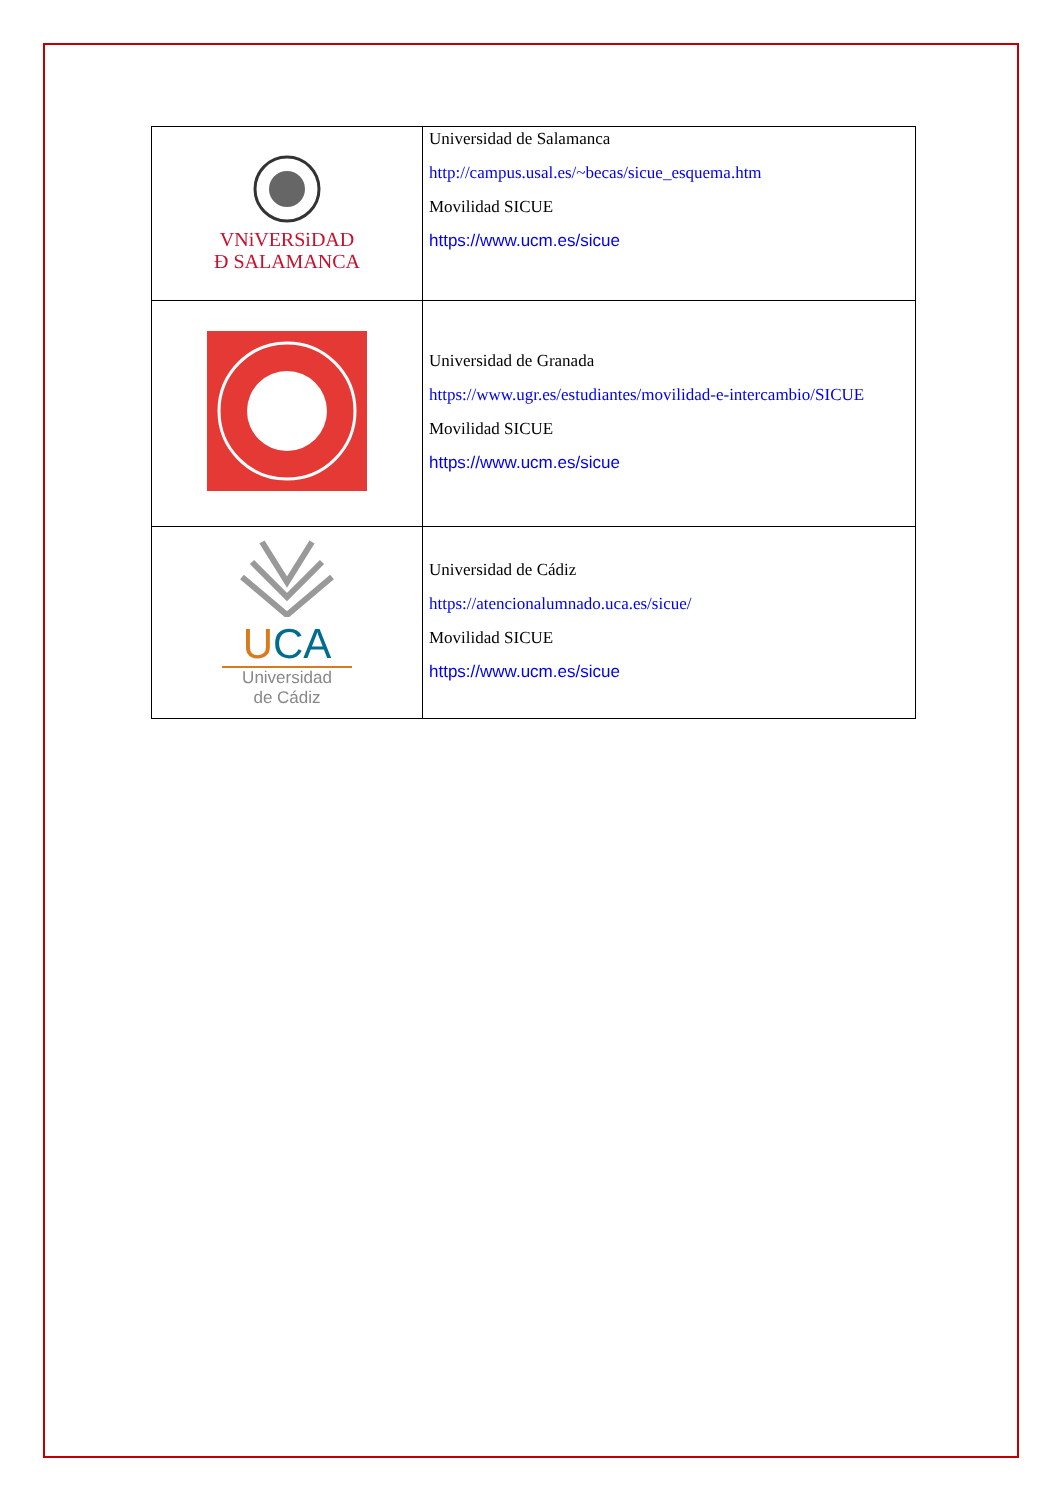| VNiVERSiDAD Ð SALAMANCA | Universidad de Salamanca http://campus.usal.es/~becas/sicue_esquema.htm Movilidad SICUE https://www.ucm.es/sicue |
| | Universidad de Granada https://www.ugr.es/estudiantes/movilidad-e-intercambio/SICUE Movilidad SICUE https://www.ucm.es/sicue |
| U CA Universidad de Cádiz | Universidad de Cádiz https://atencionalumnado.uca.es/sicue/ Movilidad SICUE https://www.ucm.es/sicue |